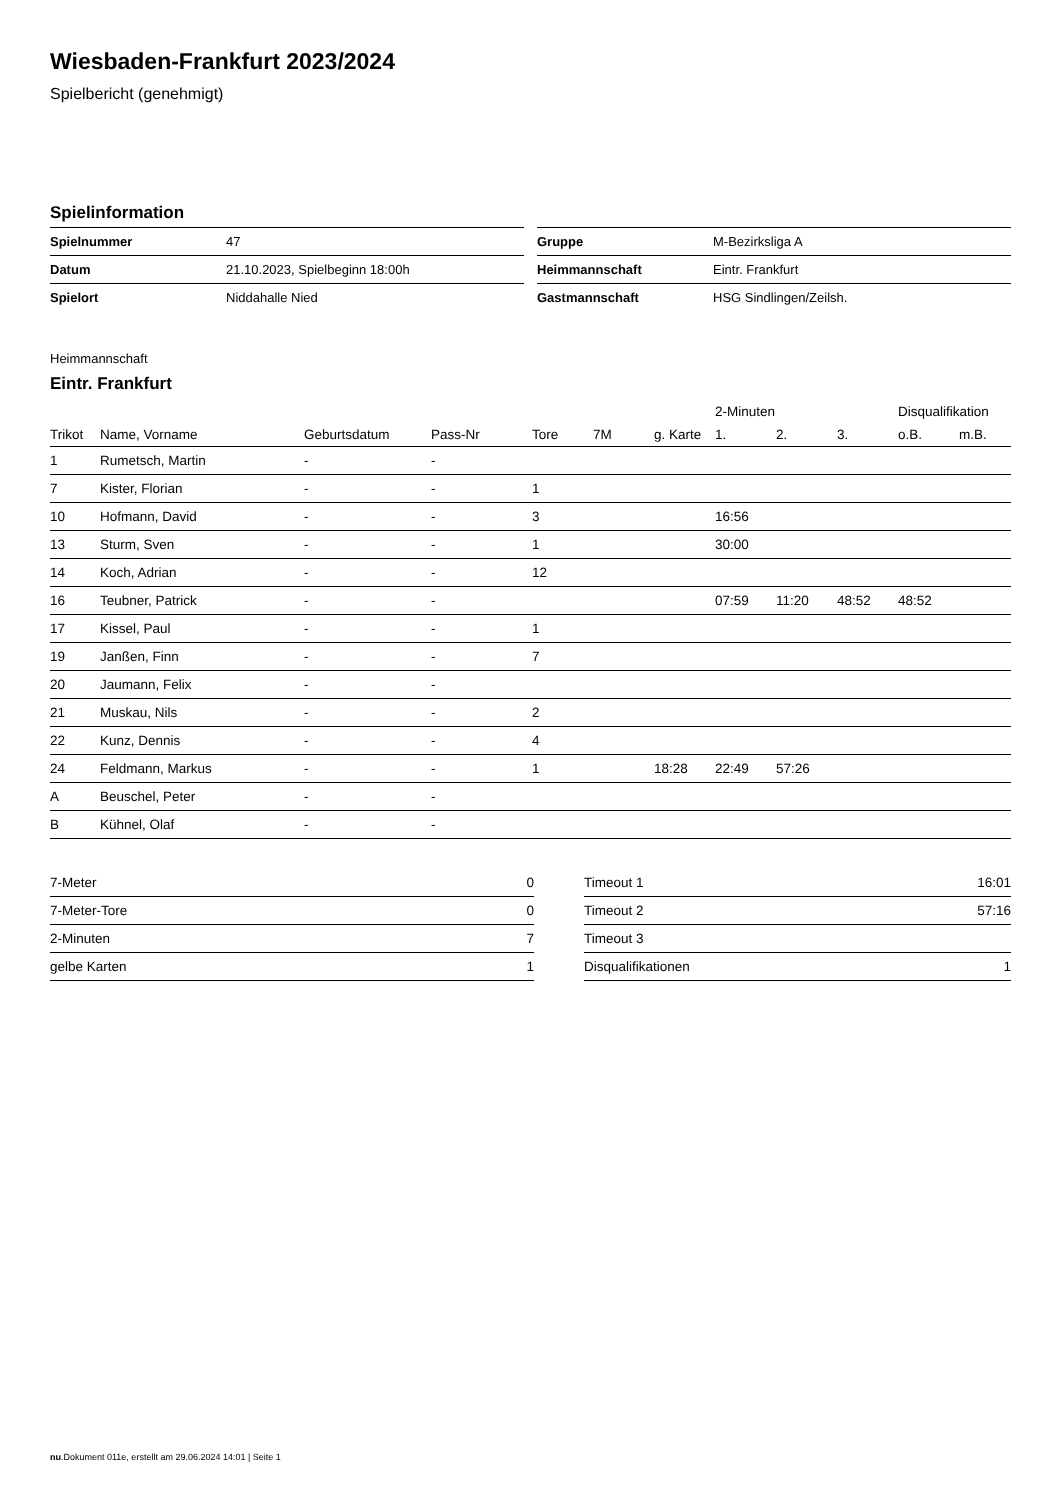Wiesbaden-Frankfurt 2023/2024
Spielbericht (genehmigt)
Spielinformation
| Spielnummer | 47 |
| Datum | 21.10.2023, Spielbeginn 18:00h |
| Spielort | Niddahalle Nied |
| Gruppe | M-Bezirksliga A |
| Heimmannschaft | Eintr. Frankfurt |
| Gastmannschaft | HSG Sindlingen/Zeilsh. |
Heimmannschaft
Eintr. Frankfurt
| | | | | | | | 2-Minuten | | | Disqualifikation | |
| --- | --- | --- | --- | --- | --- | --- | --- | --- | --- | --- | --- |
| Trikot | Name, Vorname | Geburtsdatum | Pass-Nr | Tore | 7M | g. Karte | 1. | 2. | 3. | o.B. | m.B. |
| 1 | Rumetsch, Martin | - | - | | | | | | | | |
| 7 | Kister, Florian | - | - | 1 | | | | | | | |
| 10 | Hofmann, David | - | - | 3 | | | 16:56 | | | | |
| 13 | Sturm, Sven | - | - | 1 | | | 30:00 | | | | |
| 14 | Koch, Adrian | - | - | 12 | | | | | | | |
| 16 | Teubner, Patrick | - | - | | | | 07:59 | 11:20 | 48:52 | 48:52 | |
| 17 | Kissel, Paul | - | - | 1 | | | | | | | |
| 19 | Janßen, Finn | - | - | 7 | | | | | | | |
| 20 | Jaumann, Felix | - | - | | | | | | | | |
| 21 | Muskau, Nils | - | - | 2 | | | | | | | |
| 22 | Kunz, Dennis | - | - | 4 | | | | | | | |
| 24 | Feldmann, Markus | - | - | 1 | | 18:28 | 22:49 | 57:26 | | | |
| A | Beuschel, Peter | - | - | | | | | | | | |
| B | Kühnel, Olaf | - | - | | | | | | | | |
| 7-Meter | 0 |
| 7-Meter-Tore | 0 |
| 2-Minuten | 7 |
| gelbe Karten | 1 |
| Timeout 1 | 16:01 |
| Timeout 2 | 57:16 |
| Timeout 3 | |
| Disqualifikationen | 1 |
nu.Dokument 011e, erstellt am 29.06.2024 14:01 | Seite 1